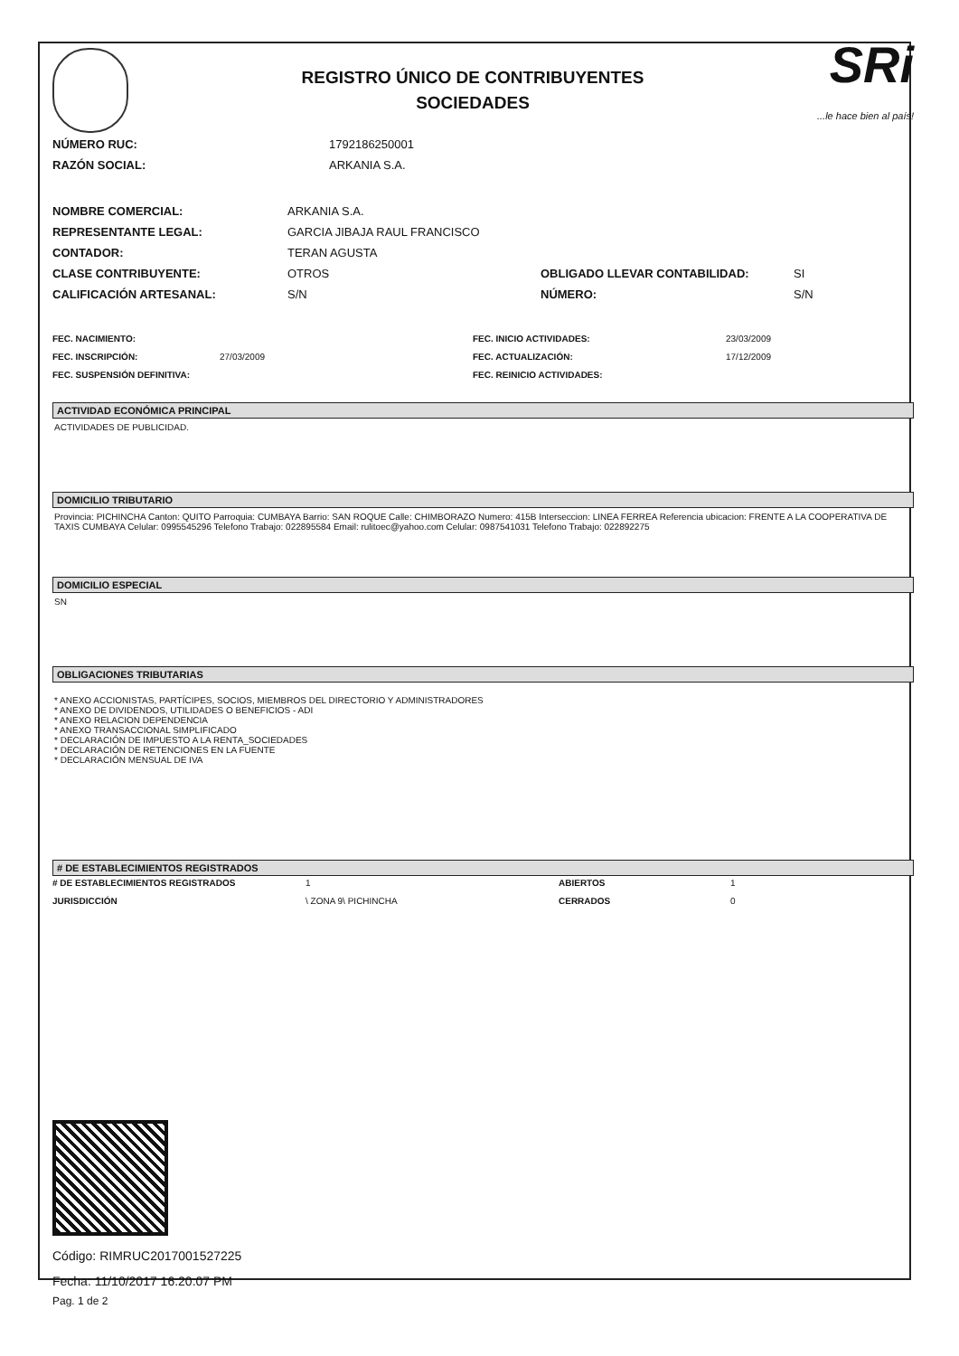REGISTRO ÚNICO DE CONTRIBUYENTES
SOCIEDADES
SRi...le hace bien al país!
| NÚMERO RUC: | 1792186250001 |
| RAZÓN SOCIAL: | ARKANIA S.A. |
| NOMBRE COMERCIAL: | ARKANIA S.A. | | |
| REPRESENTANTE LEGAL: | GARCIA JIBAJA RAUL FRANCISCO | | |
| CONTADOR: | TERAN AGUSTA | | |
| CLASE CONTRIBUYENTE: | OTROS | OBLIGADO LLEVAR CONTABILIDAD: | SI |
| CALIFICACIÓN ARTESANAL: | S/N | NÚMERO: | S/N |
| FEC. NACIMIENTO: | | FEC. INICIO ACTIVIDADES: | 23/03/2009 |
| FEC. INSCRIPCIÓN: | 27/03/2009 | FEC. ACTUALIZACIÓN: | 17/12/2009 |
| FEC. SUSPENSIÓN DEFINITIVA: | | FEC. REINICIO ACTIVIDADES: | |
ACTIVIDAD ECONÓMICA PRINCIPAL
ACTIVIDADES DE PUBLICIDAD.
DOMICILIO TRIBUTARIO
Provincia: PICHINCHA Canton: QUITO Parroquia: CUMBAYA Barrio: SAN ROQUE Calle: CHIMBORAZO Numero: 415B Interseccion: LINEA FERREA Referencia ubicacion: FRENTE A LA COOPERATIVA DE TAXIS CUMBAYA Celular: 0995545296 Telefono Trabajo: 022895584 Email: rulitoec@yahoo.com Celular: 0987541031 Telefono Trabajo: 022892275
DOMICILIO ESPECIAL
SN
OBLIGACIONES TRIBUTARIAS
* ANEXO ACCIONISTAS, PARTÍCIPES, SOCIOS, MIEMBROS DEL DIRECTORIO Y ADMINISTRADORES
* ANEXO DE DIVIDENDOS, UTILIDADES O BENEFICIOS - ADI
* ANEXO RELACION DEPENDENCIA
* ANEXO TRANSACCIONAL SIMPLIFICADO
* DECLARACIÓN DE IMPUESTO A LA RENTA_SOCIEDADES
* DECLARACIÓN DE RETENCIONES EN LA FUENTE
* DECLARACIÓN MENSUAL DE IVA
# DE ESTABLECIMIENTOS REGISTRADOS
| # DE ESTABLECIMIENTOS REGISTRADOS | 1 | ABIERTOS | 1 |
| JURISDICCIÓN | \ ZONA 9\ PICHINCHA | CERRADOS | 0 |
Código: RIMRUC2017001527225
Fecha: 11/10/2017 16:20:07 PM
Pag. 1 de 2